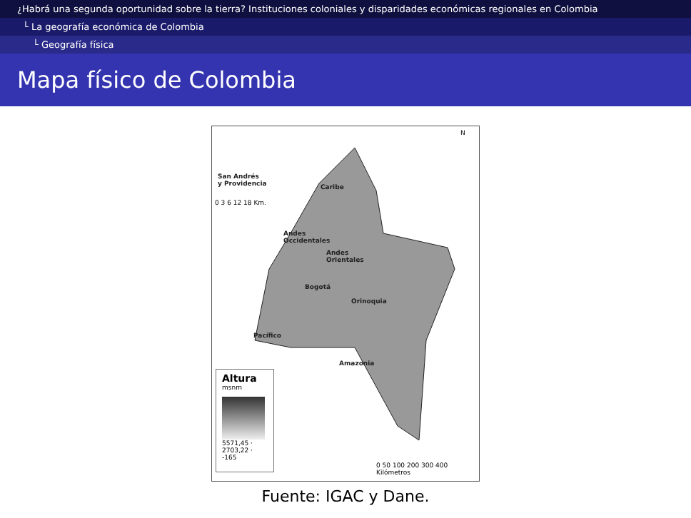¿Habrá una segunda oportunidad sobre la tierra? Instituciones coloniales y disparidades económicas regionales en Colombia
└ La geografía económica de Colombia
└ Geografía física
Mapa físico de Colombia
San Andrés
y Providencia
Caribe
Andes
Occidentales
Andes
Orientales
Bogotá
Orinoquia
Pacífico
Amazonia
N
0 3 6 12 18 Km.
Altura
msnm
5571,45 · 2703,22 · -165
0 50 100 200 300 400 Kilómetros
Fuente: IGAC y Dane.